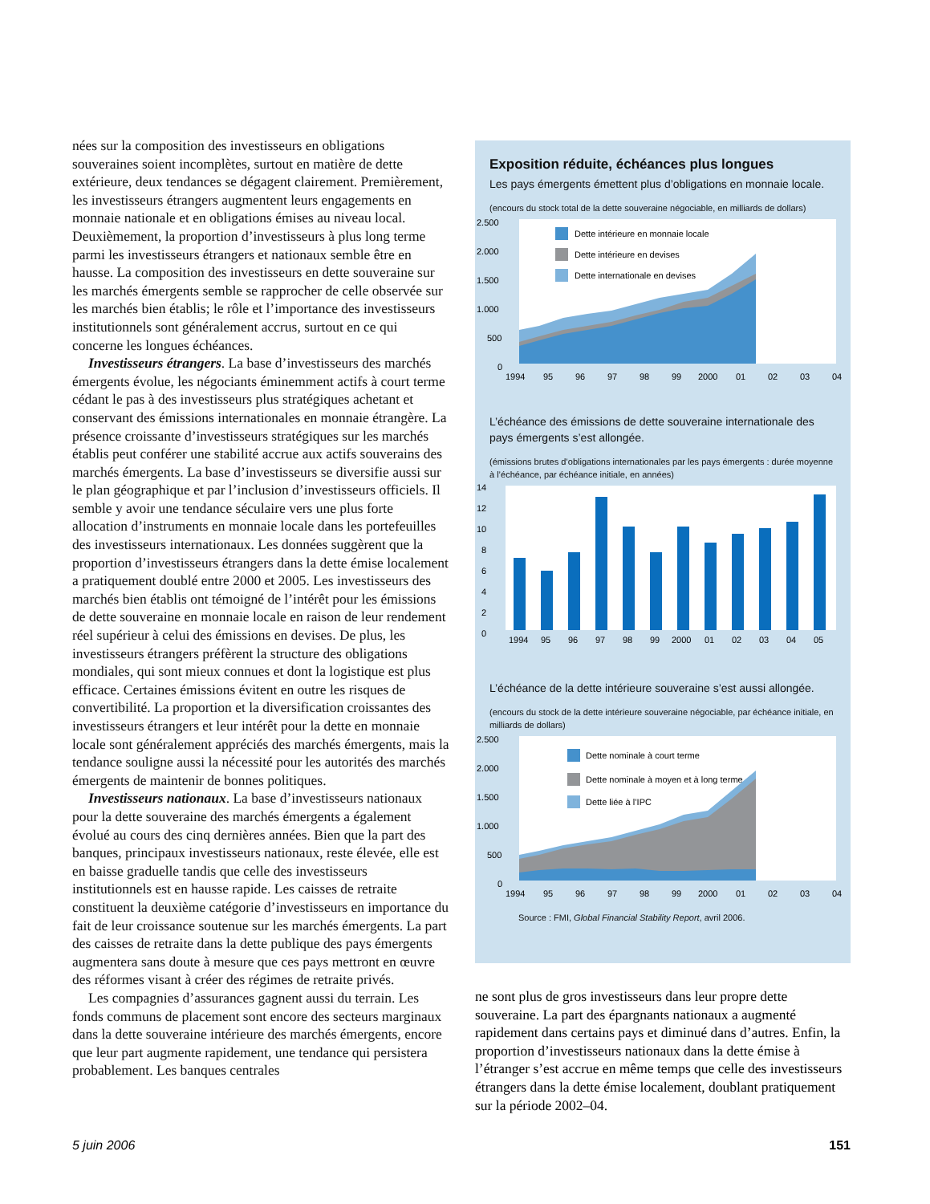nées sur la composition des investisseurs en obligations souveraines soient incomplètes, surtout en matière de dette extérieure, deux tendances se dégagent clairement. Premièrement, les investisseurs étrangers augmentent leurs engagements en monnaie nationale et en obligations émises au niveau local. Deuxièmement, la proportion d’investisseurs à plus long terme parmi les investisseurs étrangers et nationaux semble être en hausse. La composition des investisseurs en dette souveraine sur les marchés émergents semble se rapprocher de celle observée sur les marchés bien établis; le rôle et l’importance des investisseurs institutionnels sont généralement accrus, surtout en ce qui concerne les longues échéances.
Investisseurs étrangers. La base d’investisseurs des marchés émergents évolue, les négociants éminemment actifs à court terme cédant le pas à des investisseurs plus stratégiques achetant et conservant des émissions internationales en monnaie étrangère. La présence croissante d’investisseurs stratégiques sur les marchés établis peut conférer une stabilité accrue aux actifs souverains des marchés émergents. La base d’investisseurs se diversifie aussi sur le plan géographique et par l’inclusion d’investisseurs officiels. Il semble y avoir une tendance séculaire vers une plus forte allocation d’instruments en monnaie locale dans les portefeuilles des investisseurs internationaux. Les données suggèrent que la proportion d’investisseurs étrangers dans la dette émise localement a pratiquement doublé entre 2000 et 2005. Les investisseurs des marchés bien établis ont témoigné de l’intérêt pour les émissions de dette souveraine en monnaie locale en raison de leur rendement réel supérieur à celui des émissions en devises. De plus, les investisseurs étrangers préfèrent la structure des obligations mondiales, qui sont mieux connues et dont la logistique est plus efficace. Certaines émissions évitent en outre les risques de convertibilité. La proportion et la diversification croissantes des investisseurs étrangers et leur intérêt pour la dette en monnaie locale sont généralement appréciés des marchés émergents, mais la tendance souligne aussi la nécessité pour les autorités des marchés émergents de maintenir de bonnes politiques.
Investisseurs nationaux. La base d’investisseurs nationaux pour la dette souveraine des marchés émergents a également évolué au cours des cinq dernières années. Bien que la part des banques, principaux investisseurs nationaux, reste élevée, elle est en baisse graduelle tandis que celle des investisseurs institutionnels est en hausse rapide. Les caisses de retraite constituent la deuxième catégorie d’investisseurs en importance du fait de leur croissance soutenue sur les marchés émergents. La part des caisses de retraite dans la dette publique des pays émergents augmentera sans doute à mesure que ces pays mettront en œuvre des réformes visant à créer des régimes de retraite privés.
Les compagnies d’assurances gagnent aussi du terrain. Les fonds communs de placement sont encore des secteurs marginaux dans la dette souveraine intérieure des marchés émergents, encore que leur part augmente rapidement, une tendance qui persistera probablement. Les banques centrales
Exposition réduite, échéances plus longues
Les pays émergents émettent plus d’obligations en monnaie locale.
(encours du stock total de la dette souveraine négociable, en milliards de dollars)
2.500
2.000
1.500
1.000
500
0
Dette intérieure en monnaie locale
Dette intérieure en devises
Dette internationale en devises
1994
95
96
97
98
99
2000
01
02
03
04
L’échéance des émissions de dette souveraine internationale des pays émergents s’est allongée.
(émissions brutes d’obligations internationales par les pays émergents : durée moyenne à l’échéance, par échéance initiale, en années)
14
12
10
8
6
4
2
0
1994
95
96
97
98
99
2000
01
02
03
04
05
L’échéance de la dette intérieure souveraine s’est aussi allongée.
(encours du stock de la dette intérieure souveraine négociable, par échéance initiale, en milliards de dollars)
2.500
2.000
1.500
1.000
500
0
Dette nominale à court terme
Dette nominale à moyen et à long terme
Dette liée à l’IPC
1994
95
96
97
98
99
2000
01
02
03
04
Source : FMI, Global Financial Stability Report, avril 2006.
ne sont plus de gros investisseurs dans leur propre dette souveraine. La part des épargnants nationaux a augmenté rapidement dans certains pays et diminué dans d’autres. Enfin, la proportion d’investisseurs nationaux dans la dette émise à l’étranger s’est accrue en même temps que celle des investisseurs étrangers dans la dette émise localement, doublant pratiquement sur la période 2002–04.
5 juin 2006 151